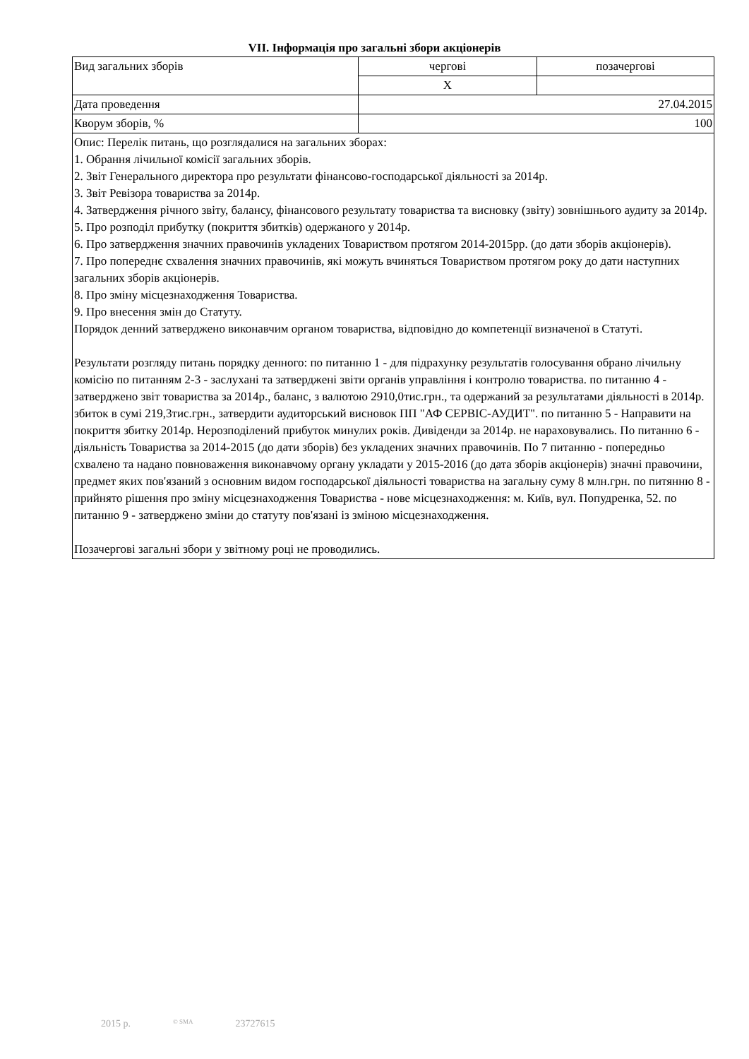VII. Інформація про загальні збори акціонерів
| Вид загальних зборів | чергові | позачергові |
| | X | |
| Дата проведення | 27.04.2015 | |
| Кворум зборів, % | 100 | |
| Опис: Перелік питань, що розглядалися на загальних зборах: 1. Обрання лічильної комісії загальних зборів. 2. Звіт Генерального директора про результати фінансово-господарської діяльності за 2014р. 3. Звіт Ревізора товариства за 2014р. 4. Затвердження річного звіту, балансу, фінансового результату товариства та висновку (звіту) зовнішнього аудиту за 2014р. 5. Про розподіл прибутку (покриття збитків) одержаного у 2014р. 6. Про затвердження значних правочинів укладених Товариством протягом 2014-2015рр. (до дати зборів акціонерів). 7. Про попереднє схвалення значних правочинів, які можуть вчиняться Товариством протягом року до дати наступних загальних зборів акціонерів. 8. Про зміну місцезнаходження Товариства. 9. Про внесення змін до Статуту. Порядок денний затверджено виконавчим органом товариства, відповідно до компетенції визначеної в Статуті. Результати розгляду питань порядку денного: по питанню 1 - для підрахунку результатів голосування обрано лічильну комісію по питанням 2-3 - заслухані та затверджені звіти органів управління і контролю товариства. по питанню 4 - затверджено звіт товариства за 2014р., баланс, з валютою 2910,0тис.грн., та одержаний за результатами діяльності в 2014р. збиток в сумі 219,3тис.грн., затвердити аудиторський висновок ПП "АФ СЕРВІС-АУДИТ". по питанню 5 - Направити на покриття збитку 2014р. Нерозподілений прибуток минулих років. Дивіденди за 2014р. не нараховувались. По питанню 6 - діяльність Товариства за 2014-2015 (до дати зборів) без укладених значних правочинів. По 7 питанню - попередньо схвалено та надано повноваження виконавчому органу укладати у 2015-2016 (до дата зборів акціонерів) значні правочини, предмет яких пов'язаний з основним видом господарської діяльності товариства на загальну суму 8 млн.грн. по питянню 8 - прийнято рішення про зміну місцезнаходження Товариства - нове місцезнаходження: м. Київ, вул. Попудренка, 52. по питанню 9 - затверджено зміни до статуту пов'язані із зміною місцезнаходження. Позачергові загальні збори у звітному році не проводились. | | |
2015 р. © SMA 23727615